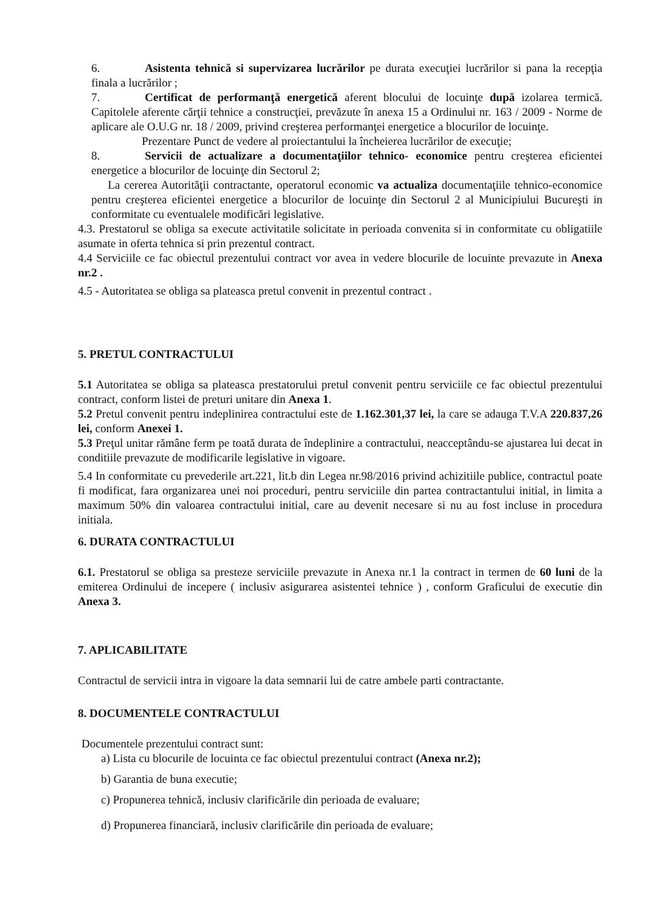6. Asistenta tehnică si supervizarea lucrărilor pe durata execuţiei lucrărilor si pana la recepţia finala a lucrărilor ;
7. Certificat de performanţă energetică aferent blocului de locuinţe după izolarea termică. Capitolele aferente cărţii tehnice a construcţiei, prevăzute în anexa 15 a Ordinului nr. 163 / 2009 - Norme de aplicare ale O.U.G nr. 18 / 2009, privind creşterea performanţei energetice a blocurilor de locuinţe.
Prezentare Punct de vedere al proiectantului la încheierea lucrărilor de execuţie;
8. Servicii de actualizare a documentaţiilor tehnico- economice pentru creşterea eficientei energetice a blocurilor de locuinţe din Sectorul 2;
La cererea Autorităţii contractante, operatorul economic va actualiza documentaţiile tehnico-economice pentru creşterea eficientei energetice a blocurilor de locuinţe din Sectorul 2 al Municipiului Bucureşti in conformitate cu eventualele modificări legislative.
4.3. Prestatorul se obliga sa execute activitatile solicitate in perioada convenita si in conformitate cu obligatiile asumate in oferta tehnica si prin prezentul contract.
4.4 Serviciile ce fac obiectul prezentului contract vor avea in vedere blocurile de locuinte prevazute in Anexa nr.2 .
4.5 - Autoritatea se obliga sa plateasca pretul convenit in prezentul contract .
5. PRETUL CONTRACTULUI
5.1 Autoritatea se obliga sa plateasca prestatorului pretul convenit pentru serviciile ce fac obiectul prezentului contract, conform listei de preturi unitare din Anexa 1.
5.2 Pretul convenit pentru indeplinirea contractului este de 1.162.301,37 lei, la care se adauga T.V.A 220.837,26 lei, conform Anexei 1.
5.3 Preţul unitar rămâne ferm pe toată durata de îndeplinire a contractului, neacceptându-se ajustarea lui decat in conditiile prevazute de modificarile legislative in vigoare.
5.4 In conformitate cu prevederile art.221, lit.b din Legea nr.98/2016 privind achizitiile publice, contractul poate fi modificat, fara organizarea unei noi proceduri, pentru serviciile din partea contractantului initial, in limita a maximum 50% din valoarea contractului initial, care au devenit necesare si nu au fost incluse in procedura initiala.
6. DURATA CONTRACTULUI
6.1. Prestatorul se obliga sa presteze serviciile prevazute in Anexa nr.1 la contract in termen de 60 luni de la emiterea Ordinului de incepere ( inclusiv asigurarea asistentei tehnice ) , conform Graficului de executie din Anexa 3.
7. APLICABILITATE
Contractul de servicii intra in vigoare la data semnarii lui de catre ambele parti contractante.
8. DOCUMENTELE CONTRACTULUI
Documentele prezentului contract sunt:
a) Lista cu blocurile de locuinta ce fac obiectul prezentului contract (Anexa nr.2);
b) Garantia de buna executie;
c) Propunerea tehnică, inclusiv clarificările din perioada de evaluare;
d) Propunerea financiară, inclusiv clarificările din perioada de evaluare;